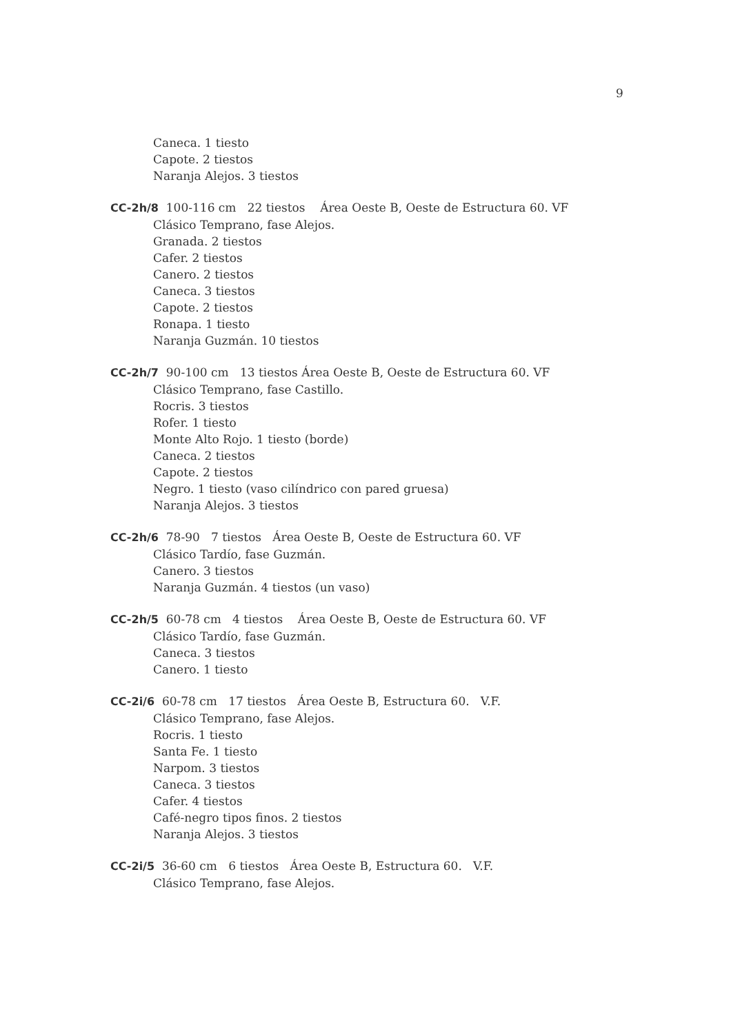9
Caneca. 1 tiesto
Capote. 2 tiestos
Naranja Alejos. 3 tiestos
CC-2h/8 100-116 cm 22 tiestos Área Oeste B, Oeste de Estructura 60. VF
Clásico Temprano, fase Alejos.
Granada. 2 tiestos
Cafer. 2 tiestos
Canero. 2 tiestos
Caneca. 3 tiestos
Capote. 2 tiestos
Ronapa. 1 tiesto
Naranja Guzmán. 10 tiestos
CC-2h/7 90-100 cm 13 tiestos Área Oeste B, Oeste de Estructura 60. VF
Clásico Temprano, fase Castillo.
Rocris. 3 tiestos
Rofer. 1 tiesto
Monte Alto Rojo. 1 tiesto (borde)
Caneca. 2 tiestos
Capote. 2 tiestos
Negro. 1 tiesto (vaso cilíndrico con pared gruesa)
Naranja Alejos. 3 tiestos
CC-2h/6 78-90 7 tiestos Área Oeste B, Oeste de Estructura 60. VF
Clásico Tardío, fase Guzmán.
Canero. 3 tiestos
Naranja Guzmán. 4 tiestos (un vaso)
CC-2h/5 60-78 cm 4 tiestos Área Oeste B, Oeste de Estructura 60. VF
Clásico Tardío, fase Guzmán.
Caneca. 3 tiestos
Canero. 1 tiesto
CC-2i/6 60-78 cm 17 tiestos Área Oeste B, Estructura 60. V.F.
Clásico Temprano, fase Alejos.
Rocris. 1 tiesto
Santa Fe. 1 tiesto
Narpom. 3 tiestos
Caneca. 3 tiestos
Cafer. 4 tiestos
Café-negro tipos finos. 2 tiestos
Naranja Alejos. 3 tiestos
CC-2i/5 36-60 cm 6 tiestos Área Oeste B, Estructura 60. V.F.
Clásico Temprano, fase Alejos.